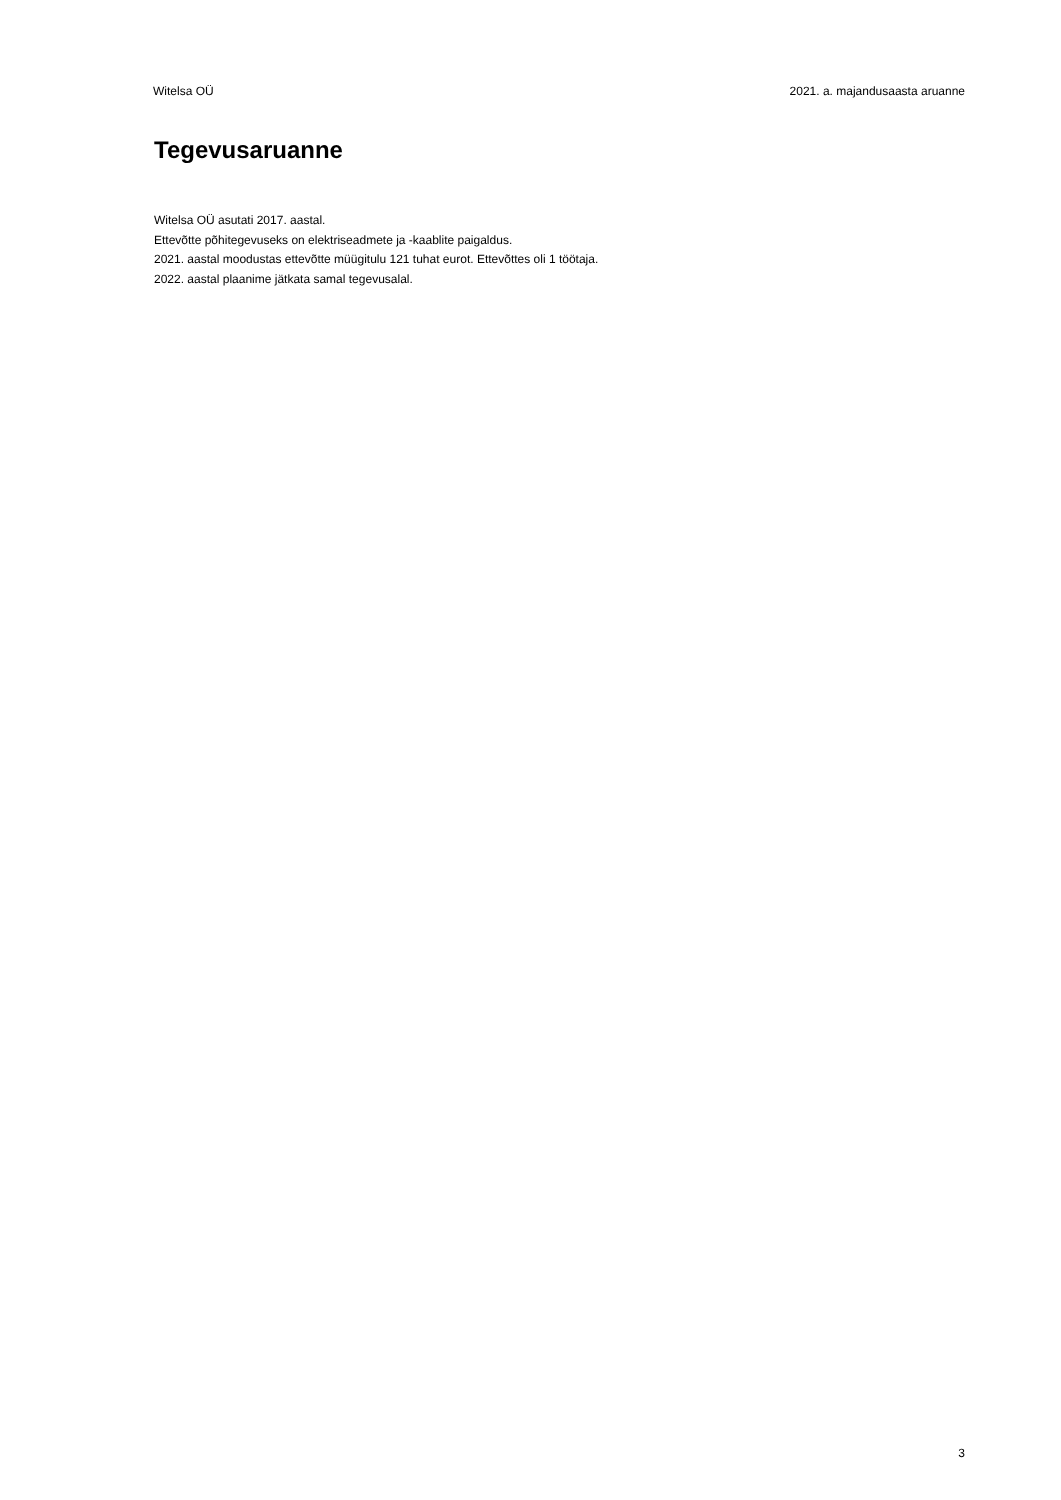Witelsa OÜ 2021. a. majandusaasta aruanne
Tegevusaruanne
Witelsa OÜ asutati 2017. aastal.
Ettevõtte põhitegevuseks on elektriseadmete ja -kaablite paigaldus.
2021. aastal moodustas ettevõtte müügitulu 121 tuhat eurot. Ettevõttes oli 1 töötaja.
2022. aastal plaanime jätkata samal tegevusalal.
3